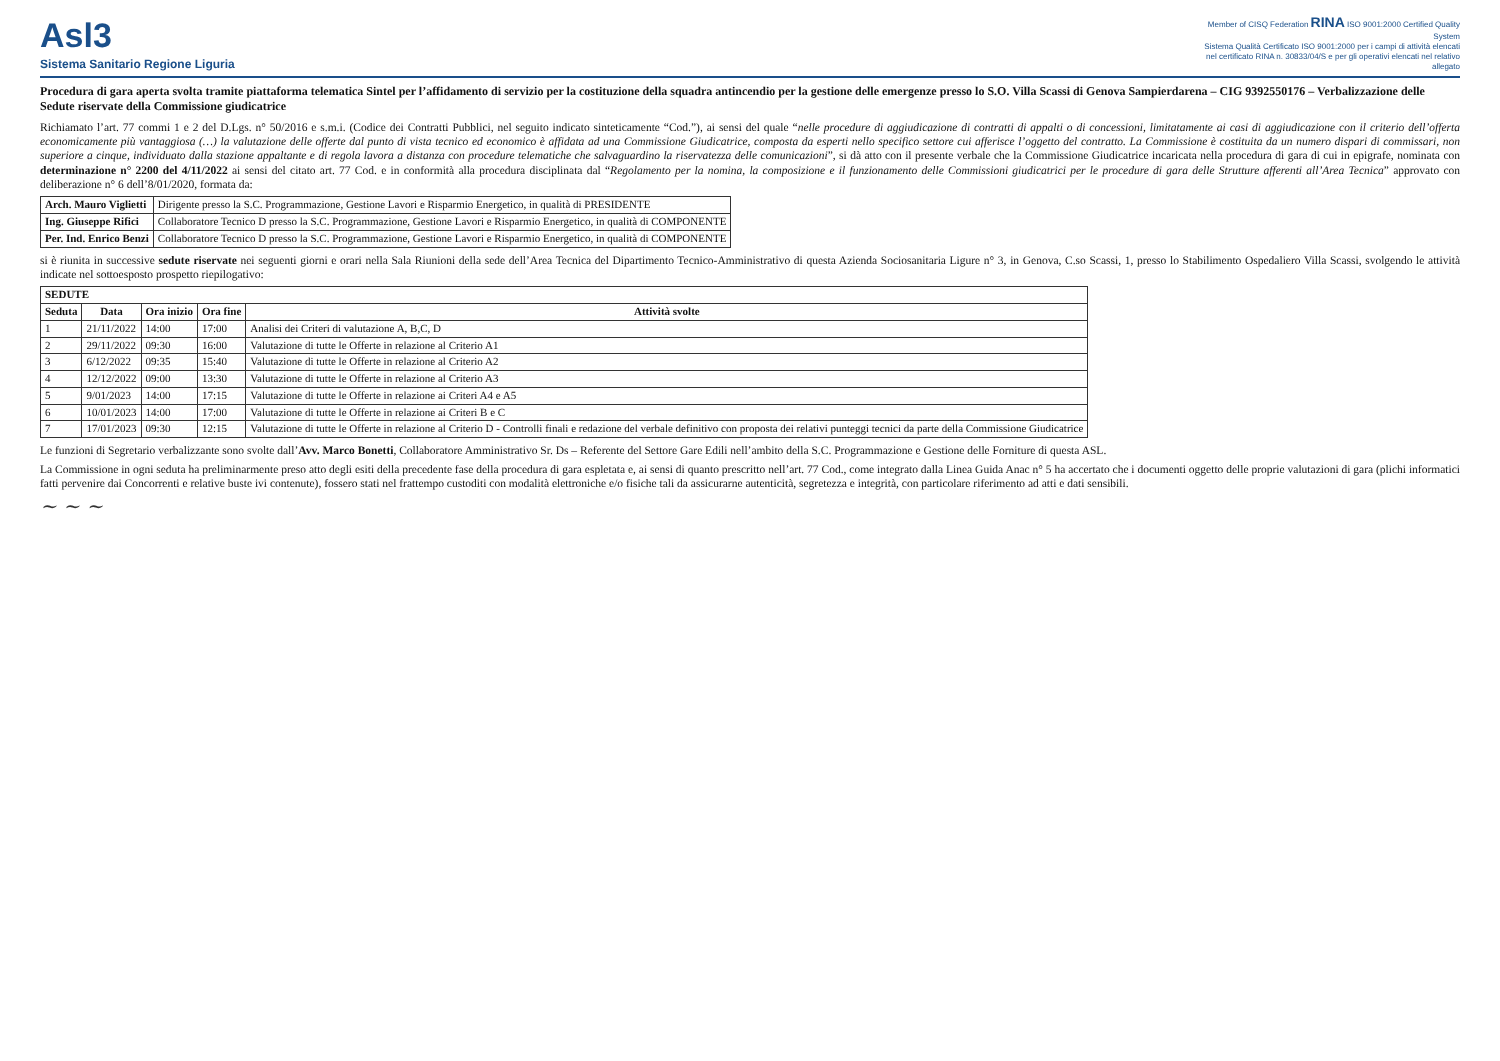Asl3
Sistema Sanitario Regione Liguria
Member of CISQ Federation RINA ISO 9001:2000 Certified Quality System
Sistema Qualità Certificato ISO 9001:2000 per i campi di attività elencati nel certificato RINA n. 30833/04/S e per gli operativi elencati nel relativo allegato
Procedura di gara aperta svolta tramite piattaforma telematica Sintel per l’affidamento di servizio per la costituzione della squadra antincendio per la gestione delle emergenze presso lo S.O. Villa Scassi di Genova Sampierdarena – CIG 9392550176 – Verbalizzazione delle Sedute riservate della Commissione giudicatrice
Richiamato l’art. 77 commi 1 e 2 del D.Lgs. n° 50/2016 e s.m.i. (Codice dei Contratti Pubblici, nel seguito indicato sinteticamente “Cod.”), ai sensi del quale “nelle procedure di aggiudicazione di contratti di appalti o di concessioni, limitatamente ai casi di aggiudicazione con il criterio dell’offerta economicamente più vantaggiosa (…) la valutazione delle offerte dal punto di vista tecnico ed economico è affidata ad una Commissione Giudicatrice, composta da esperti nello specifico settore cui afferisce l’oggetto del contratto. La Commissione è costituita da un numero dispari di commissari, non superiore a cinque, individuato dalla stazione appaltante e di regola lavora a distanza con procedure telematiche che salvaguardino la riservatezza delle comunicazioni”, si dà atto con il presente verbale che la Commissione Giudicatrice incaricata nella procedura di gara di cui in epigrafe, nominata con determinazione n° 2200 del 4/11/2022 ai sensi del citato art. 77 Cod. e in conformità alla procedura disciplinata dal “Regolamento per la nomina, la composizione e il funzionamento delle Commissioni giudicatrici per le procedure di gara delle Strutture afferenti all’Area Tecnica” approvato con deliberazione n° 6 dell’8/01/2020, formata da:
| Arch. Mauro Viglietti | Dirigente presso la S.C. Programmazione, Gestione Lavori e Risparmio Energetico, in qualità di PRESIDENTE |
| Ing. Giuseppe Rifici | Collaboratore Tecnico D presso la S.C. Programmazione, Gestione Lavori e Risparmio Energetico, in qualità di COMPONENTE |
| Per. Ind. Enrico Benzi | Collaboratore Tecnico D presso la S.C. Programmazione, Gestione Lavori e Risparmio Energetico, in qualità di COMPONENTE |
si è riunita in successive sedute riservate nei seguenti giorni e orari nella Sala Riunioni della sede dell’Area Tecnica del Dipartimento Tecnico-Amministrativo di questa Azienda Sociosanitaria Ligure n° 3, in Genova, C.so Scassi, 1, presso lo Stabilimento Ospedaliero Villa Scassi, svolgendo le attività indicate nel sottoesposto prospetto riepilogativo:
| SEDUTE | | | | |
| --- | --- | --- | --- | --- |
| Seduta | Data | Ora inizio | Ora fine | Attività svolte |
| 1 | 21/11/2022 | 14:00 | 17:00 | Analisi dei Criteri di valutazione A, B,C, D |
| 2 | 29/11/2022 | 09:30 | 16:00 | Valutazione di tutte le Offerte in relazione al Criterio A1 |
| 3 | 6/12/2022 | 09:35 | 15:40 | Valutazione di tutte le Offerte in relazione al Criterio A2 |
| 4 | 12/12/2022 | 09:00 | 13:30 | Valutazione di tutte le Offerte in relazione al Criterio A3 |
| 5 | 9/01/2023 | 14:00 | 17:15 | Valutazione di tutte le Offerte in relazione ai Criteri A4 e A5 |
| 6 | 10/01/2023 | 14:00 | 17:00 | Valutazione di tutte le Offerte in relazione ai Criteri B e C |
| 7 | 17/01/2023 | 09:30 | 12:15 | Valutazione di tutte le Offerte in relazione al Criterio D - Controlli finali e redazione del verbale definitivo con proposta dei relativi punteggi tecnici da parte della Commissione Giudicatrice |
Le funzioni di Segretario verbalizzante sono svolte dall’Avv. Marco Bonetti, Collaboratore Amministrativo Sr. Ds – Referente del Settore Gare Edili nell’ambito della S.C. Programmazione e Gestione delle Forniture di questa ASL.
La Commissione in ogni seduta ha preliminarmente preso atto degli esiti della precedente fase della procedura di gara espletata e, ai sensi di quanto prescritto nell’art. 77 Cod., come integrato dalla Linea Guida Anac n° 5 ha accertato che i documenti oggetto delle proprie valutazioni di gara (plichi informatici fatti pervenire dai Concorrenti e relative buste ivi contenute), fossero stati nel frattempo custoditi con modalità elettroniche e/o fisiche tali da assicurarne autenticità, segretezza e integrità, con particolare riferimento ad atti e dati sensibili.
~ ~ ~